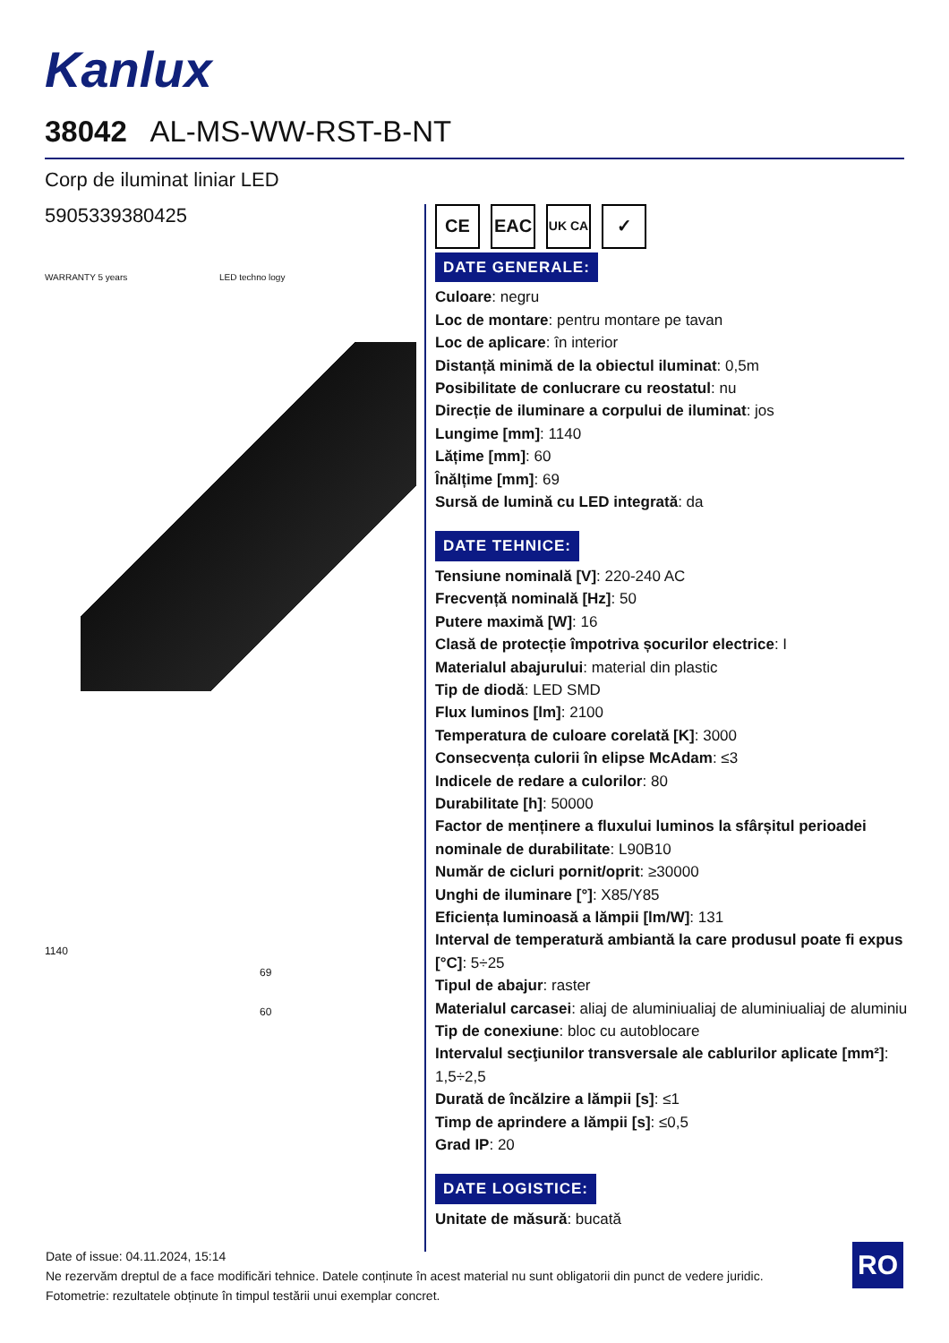Kanlux
38042 AL-MS-WW-RST-B-NT
Corp de iluminat liniar LED
5905339380425
WARRANTY 5 years LED techno logy
1140
69
60
CE EAC
UK CA
✓
DATE GENERALE:
Culoare: negru
Loc de montare: pentru montare pe tavan
Loc de aplicare: în interior
Distanță minimă de la obiectul iluminat: 0,5m
Posibilitate de conlucrare cu reostatul: nu
Direcție de iluminare a corpului de iluminat: jos
Lungime [mm]: 1140
Lățime [mm]: 60
Înălțime [mm]: 69
Sursă de lumină cu LED integrată: da
DATE TEHNICE:
Tensiune nominală [V]: 220-240 AC
Frecvență nominală [Hz]: 50
Putere maximă [W]: 16
Clasă de protecție împotriva șocurilor electrice: I
Materialul abajurului: material din plastic
Tip de diodă: LED SMD
Flux luminos [lm]: 2100
Temperatura de culoare corelată [K]: 3000
Consecvența culorii în elipse McAdam: ≤3
Indicele de redare a culorilor: 80
Durabilitate [h]: 50000
Factor de menținere a fluxului luminos la sfârșitul perioadei nominale de durabilitate: L90B10
Număr de cicluri pornit/oprit: ≥30000
Unghi de iluminare [°]: X85/Y85
Eficiența luminoasă a lămpii [lm/W]: 131
Interval de temperatură ambiantă la care produsul poate fi expus [°C]: 5÷25
Tipul de abajur: raster
Materialul carcasei: aliaj de aluminiualiaj de aluminiualiaj de aluminiu
Tip de conexiune: bloc cu autoblocare
Intervalul secţiunilor transversale ale cablurilor aplicate [mm²]: 1,5÷2,5
Durată de încălzire a lămpii [s]: ≤1
Timp de aprindere a lămpii [s]: ≤0,5
Grad IP: 20
DATE LOGISTICE:
Unitate de măsură: bucată
Date of issue: 04.11.2024, 15:14
Ne rezervăm dreptul de a face modificări tehnice. Datele conținute în acest material nu sunt obligatorii din punct de vedere juridic.
Fotometrie: rezultatele obținute în timpul testării unui exemplar concret.
RO